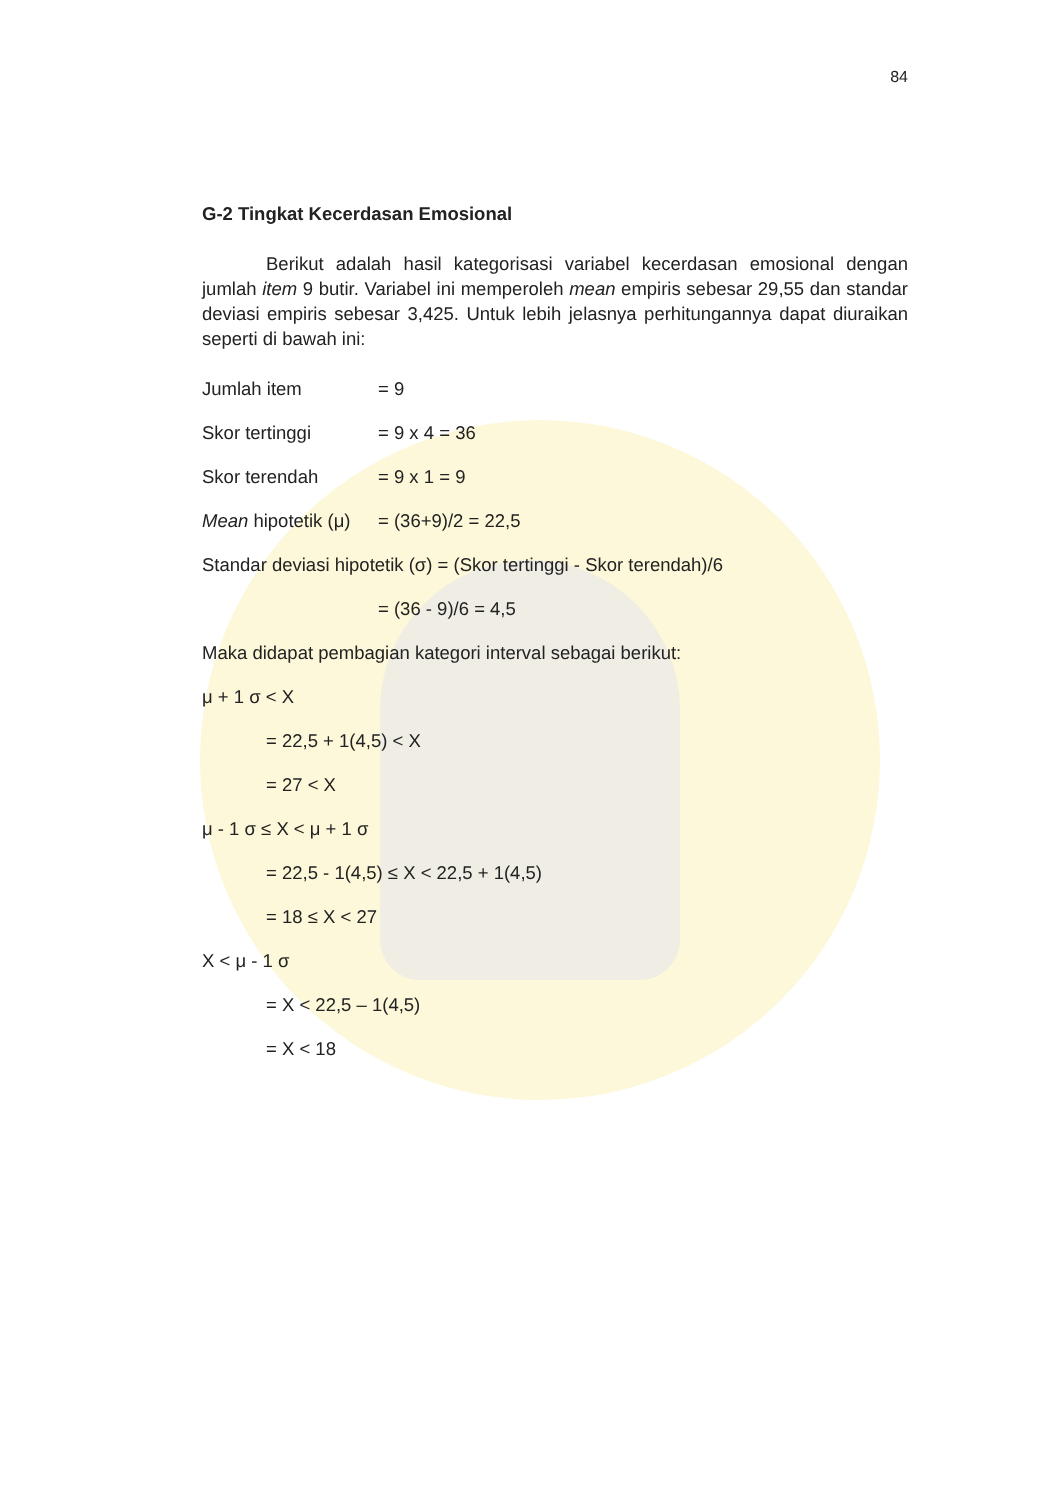84
G-2 Tingkat Kecerdasan Emosional
Berikut adalah hasil kategorisasi variabel kecerdasan emosional dengan jumlah item 9 butir. Variabel ini memperoleh mean empiris sebesar 29,55 dan standar deviasi empiris sebesar 3,425. Untuk lebih jelasnya perhitungannya dapat diuraikan seperti di bawah ini:
Jumlah item = 9
Skor tertinggi = 9 x 4 = 36
Skor terendah = 9 x 1 = 9
Mean hipotetik (μ) = (36+9)/2 = 22,5
Standar deviasi hipotetik (σ) = (Skor tertinggi - Skor terendah)/6
= (36 - 9)/6 = 4,5
Maka didapat pembagian kategori interval sebagai berikut:
μ + 1 σ < X
= 22,5 + 1(4,5) < X
= 27 < X
μ - 1 σ ≤ X < μ + 1 σ
= 22,5 - 1(4,5) ≤ X < 22,5 + 1(4,5)
= 18 ≤ X < 27
X < μ - 1 σ
= X < 22,5 – 1(4,5)
= X < 18